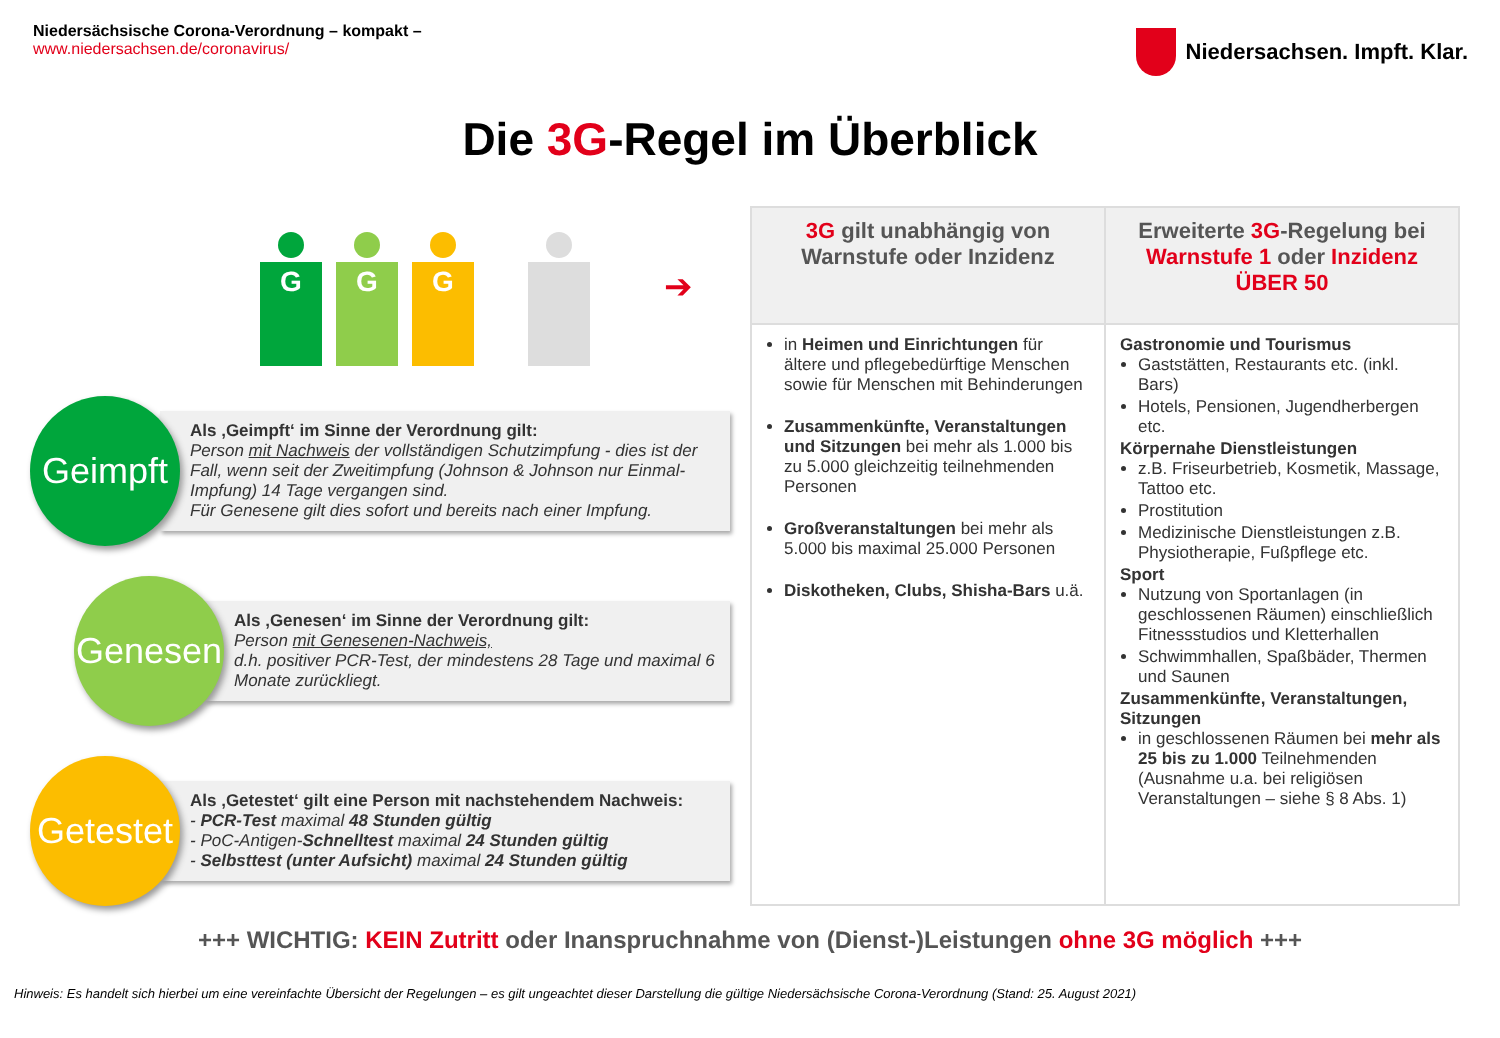Niedersächsische Corona-Verordnung – kompakt –
www.niedersachsen.de/coronavirus/
Niedersachsen. Impft. Klar.
Die 3G-Regel im Überblick
G
G
G
➔
Geimpft
Als ‚Geimpft‘ im Sinne der Verordnung gilt:
Person mit Nachweis der vollständigen Schutzimpfung - dies ist der Fall, wenn seit der Zweitimpfung (Johnson & Johnson nur Einmal-Impfung) 14 Tage vergangen sind.
Für Genesene gilt dies sofort und bereits nach einer Impfung.
Genesen
Als ‚Genesen‘ im Sinne der Verordnung gilt:
Person mit Genesenen-Nachweis,
d.h. positiver PCR-Test, der mindestens 28 Tage und maximal 6 Monate zurückliegt.
Getestet
Als ‚Getestet‘ gilt eine Person mit nachstehendem Nachweis:
- PCR-Test maximal 48 Stunden gültig
- PoC-Antigen-Schnelltest maximal 24 Stunden gültig
- Selbsttest (unter Aufsicht) maximal 24 Stunden gültig
| 3G gilt unabhängig von Warnstufe oder Inzidenz | Erweiterte 3G -Regelung bei Warnstufe 1 oder Inzidenz ÜBER 50 |
| --- | --- |
| in Heimen und Einrichtungen für ältere und pflegebedürftige Menschen sowie für Menschen mit Behinderungen Zusammenkünfte, Veranstaltungen und Sitzungen bei mehr als 1.000 bis zu 5.000 gleichzeitig teilnehmenden Personen Großveranstaltungen bei mehr als 5.000 bis maximal 25.000 Personen Diskotheken, Clubs, Shisha-Bars u.ä. | Gastronomie und Tourismus Gaststätten, Restaurants etc. (inkl. Bars) Hotels, Pensionen, Jugendherbergen etc. Körpernahe Dienstleistungen z.B. Friseurbetrieb, Kosmetik, Massage, Tattoo etc. Prostitution Medizinische Dienstleistungen z.B. Physiotherapie, Fußpflege etc. Sport Nutzung von Sportanlagen (in geschlossenen Räumen) einschließlich Fitnessstudios und Kletterhallen Schwimmhallen, Spaßbäder, Thermen und Saunen Zusammenkünfte, Veranstaltungen, Sitzungen in geschlossenen Räumen bei mehr als 25 bis zu 1.000 Teilnehmenden (Ausnahme u.a. bei religiösen Veranstaltungen – siehe § 8 Abs. 1) |
+++ WICHTIG: KEIN Zutritt oder Inanspruchnahme von (Dienst-)Leistungen ohne 3G möglich +++
Hinweis: Es handelt sich hierbei um eine vereinfachte Übersicht der Regelungen – es gilt ungeachtet dieser Darstellung die gültige Niedersächsische Corona-Verordnung (Stand: 25. August 2021)